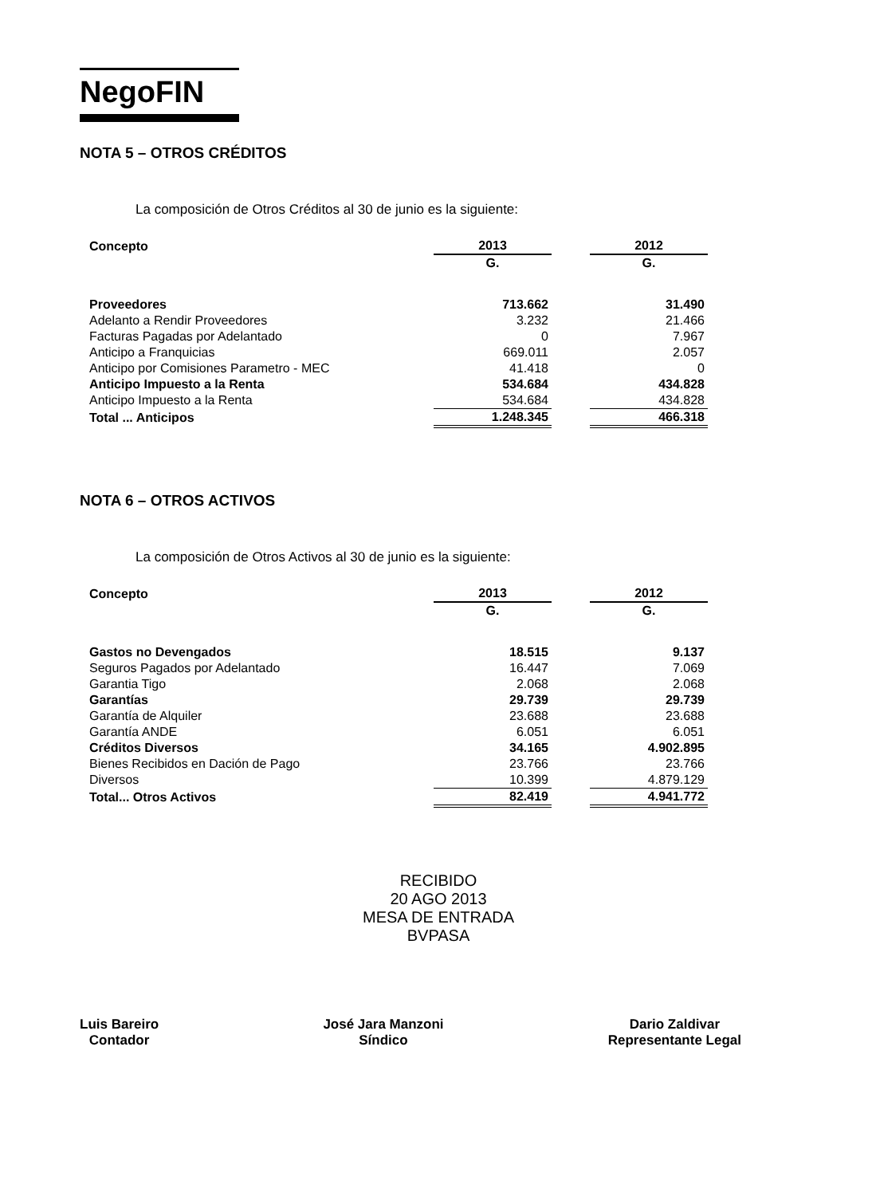NegoFIN
NOTA 5 – OTROS CRÉDITOS
La composición de Otros Créditos al 30 de junio es la siguiente:
| Concepto | 2013 | | 2012 |
| | G. | | G. |
| Proveedores | 713.662 | | 31.490 |
| Adelanto a Rendir Proveedores | 3.232 | | 21.466 |
| Facturas Pagadas por Adelantado | 0 | | 7.967 |
| Anticipo a Franquicias | 669.011 | | 2.057 |
| Anticipo por Comisiones Parametro - MEC | 41.418 | | 0 |
| Anticipo Impuesto a la Renta | 534.684 | | 434.828 |
| Anticipo Impuesto a la Renta | 534.684 | | 434.828 |
| Total ... Anticipos | 1.248.345 | | 466.318 |
NOTA 6 – OTROS ACTIVOS
La composición de Otros Activos al 30 de junio es la siguiente:
| Concepto | 2013 | | 2012 |
| | G. | | G. |
| Gastos no Devengados | 18.515 | | 9.137 |
| Seguros Pagados por Adelantado | 16.447 | | 7.069 |
| Garantia Tigo | 2.068 | | 2.068 |
| Garantías | 29.739 | | 29.739 |
| Garantía de Alquiler | 23.688 | | 23.688 |
| Garantía ANDE | 6.051 | | 6.051 |
| Créditos Diversos | 34.165 | | 4.902.895 |
| Bienes Recibidos en Dación de Pago | 23.766 | | 23.766 |
| Diversos | 10.399 | | 4.879.129 |
| Total... Otros Activos | 82.419 | | 4.941.772 |
RECIBIDO
20 AGO 2013
MESA DE ENTRADA
BVPASA
Luis Bareiro
Contador
José Jara Manzoni
Síndico
Dario Zaldivar
Representante Legal